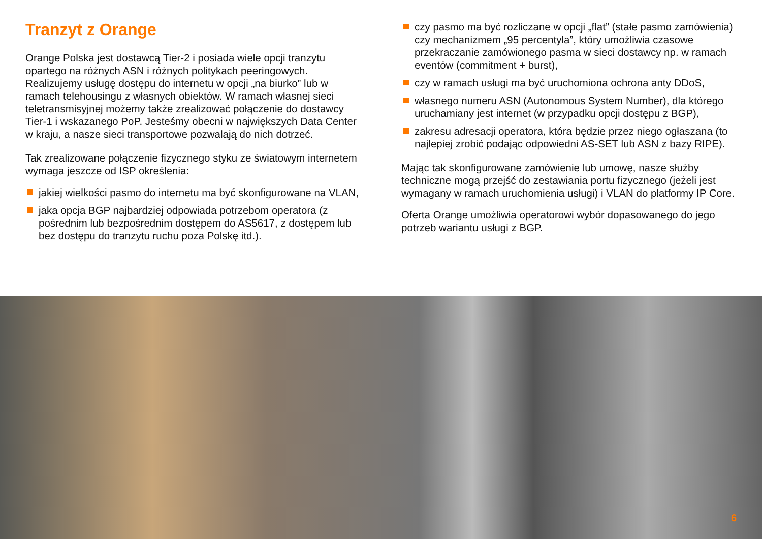Tranzyt z Orange
Orange Polska jest dostawcą Tier-2 i posiada wiele opcji tranzytu opartego na różnych ASN i różnych politykach peeringowych. Realizujemy usługę dostępu do internetu w opcji „na biurko” lub w ramach telehousingu z własnych obiektów. W ramach własnej sieci teletransmisyjnej możemy także zrealizować połączenie do dostawcy Tier-1 i wskazanego PoP. Jesteśmy obecni w największych Data Center w kraju, a nasze sieci transportowe pozwalają do nich dotrzeć.
Tak zrealizowane połączenie fizycznego styku ze światowym internetem wymaga jeszcze od ISP określenia:
jakiej wielkości pasmo do internetu ma być skonfigurowane na VLAN,
jaka opcja BGP najbardziej odpowiada potrzebom operatora (z pośrednim lub bezpośrednim dostępem do AS5617, z dostępem lub bez dostępu do tranzytu ruchu poza Polskę itd.).
czy pasmo ma być rozliczane w opcji „flat” (stałe pasmo zamówienia) czy mechanizmem „95 percentyla”, który umożliwia czasowe przekraczanie zamówionego pasma w sieci dostawcy np. w ramach eventów (commitment + burst),
czy w ramach usługi ma być uruchomiona ochrona anty DDoS,
własnego numeru ASN (Autonomous System Number), dla którego uruchamiany jest internet (w przypadku opcji dostępu z BGP),
zakresu adresacji operatora, która będzie przez niego ogłaszana (to najlepiej zrobić podając odpowiedni AS-SET lub ASN z bazy RIPE).
Mając tak skonfigurowane zamówienie lub umowę, nasze służby techniczne mogą przejść do zestawiania portu fizycznego (jeżeli jest wymagany w ramach uruchomienia usługi) i VLAN do platformy IP Core.
Oferta Orange umożliwia operatorowi wybór dopasowanego do jego potrzeb wariantu usługi z BGP.
6